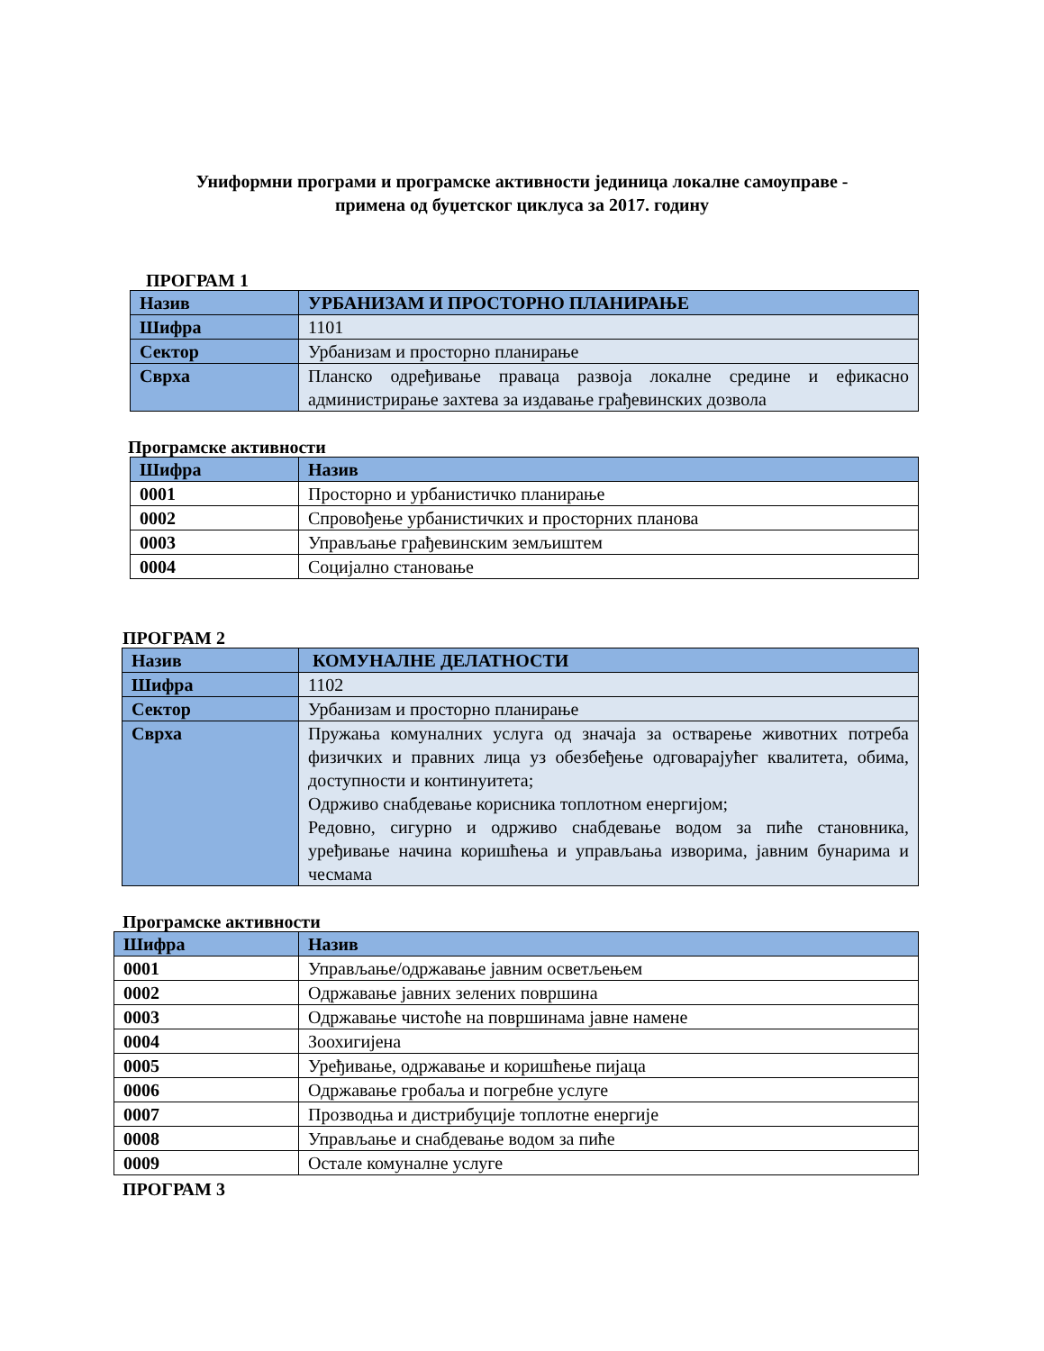Униформни програми и програмске активности јединица локалне самоуправе -
примена од буџетског циклуса за 2017. годину
ПРОГРАМ 1
| Назив | УРБАНИЗАМ И ПРОСТОРНО ПЛАНИРАЊЕ |
| Шифра | 1101 |
| Сектор | Урбанизам и просторно планирање |
| Сврха | Планско одређивање праваца развоја локалне средине и ефикасно администрирање захтева за издавање грађевинских дозвола |
Програмске активности
| Шифра | Назив |
| --- | --- |
| 0001 | Просторно и урбанистичко планирање |
| 0002 | Спровођење урбанистичких и просторних планова |
| 0003 | Управљање грађевинским земљиштем |
| 0004 | Социјално становање |
ПРОГРАМ 2
| Назив | КОМУНАЛНЕ ДЕЛАТНОСТИ |
| Шифра | 1102 |
| Сектор | Урбанизам и просторно планирање |
| Сврха | Пружања комуналних услуга од значаја за остварење животних потреба физичких и правних лица уз обезбеђење одговарајућег квалитета, обима, доступности и континуитета; Одрживо снабдевање корисника топлотном енергијом; Редовно, сигурно и одрживо снабдевање водом за пиће становника, уређивање начина коришћења и управљања изворима, јавним бунарима и чесмама |
Програмске активности
| Шифра | Назив |
| --- | --- |
| 0001 | Управљање/одржавање јавним осветљењем |
| 0002 | Одржавање јавних зелених површина |
| 0003 | Одржавање чистоће на површинама јавне намене |
| 0004 | Зоохигијена |
| 0005 | Уређивање, одржавање и коришћење пијаца |
| 0006 | Одржавање гробаља и погребне услуге |
| 0007 | Прозводња и дистрибуције топлотне енергије |
| 0008 | Управљање и снабдевање водом за пиће |
| 0009 | Остале комуналне услуге |
ПРОГРАМ 3